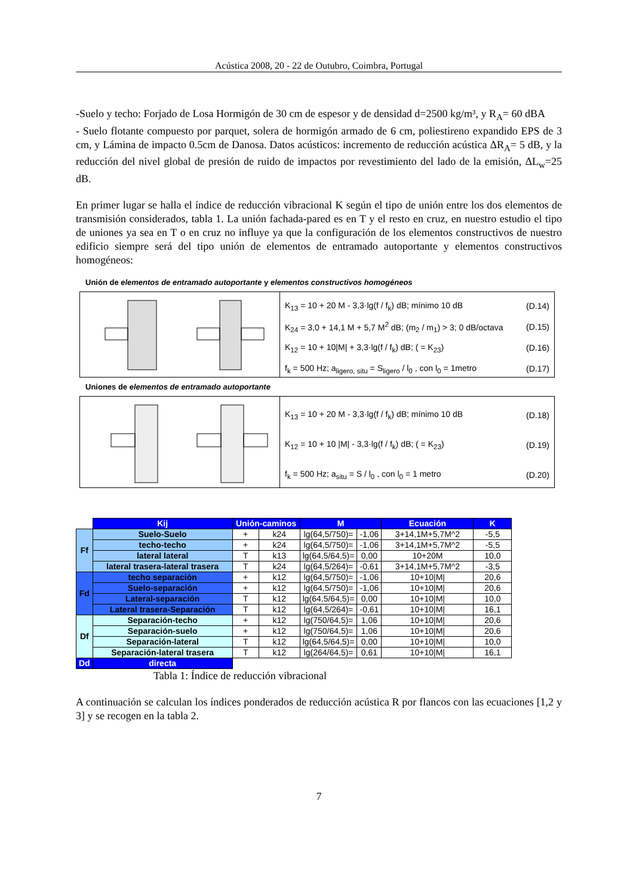Acústica 2008, 20 - 22 de Outubro, Coimbra, Portugal
-Suelo y techo: Forjado de Losa Hormigón de 30 cm de espesor y de densidad d=2500 kg/m³, y R<sub>A</sub>= 60 dBA
- Suelo flotante compuesto por parquet, solera de hormigón armado de 6 cm, poliestireno expandido EPS de 3 cm, y Lámina de impacto 0.5cm de Danosa. Datos acústicos: incremento de reducción acústica ΔR<sub>A</sub>= 5 dB, y la reducción del nivel global de presión de ruido de impactos por revestimiento del lado de la emisión, ΔL<sub>w</sub>=25 dB.
En primer lugar se halla el índice de reducción vibracional K según el tipo de unión entre los dos elementos de transmisión considerados, tabla 1. La unión fachada-pared es en T y el resto en cruz, en nuestro estudio el tipo de uniones ya sea en T o en cruz no influye ya que la configuración de los elementos constructivos de nuestro edificio siempre será del tipo unión de elementos de entramado autoportante y elementos constructivos homogéneos:
Unión de elementos de entramado autoportante y elementos constructivos homogéneos
K<sub>13</sub> = 10 + 20 M - 3,3·lg(f / f<sub>k</sub>) dB; mínimo 10 dB (D.14)
K<sub>24</sub> = 3,0 + 14,1 M + 5,7 M<sup>2</sup> dB; (m<sub>2</sub> / m<sub>1</sub>) > 3; 0 dB/octava (D.15)
K<sub>12</sub> = 10 + 10|M| + 3,3·lg(f / f<sub>k</sub>) dB; ( = K<sub>23</sub>) (D.16)
f<sub>k</sub> = 500 Hz; a<sub>ligero, situ</sub> = S<sub>ligero</sub> / l<sub>0</sub> , con l<sub>0</sub> = 1metro (D.17)
Uniones de elementos de entramado autoportante
K<sub>13</sub> = 10 + 20 M - 3,3·lg(f / f<sub>k</sub>) dB; mínimo 10 dB (D.18)
K<sub>12</sub> = 10 + 10 |M| - 3,3·lg(f / f<sub>k</sub>) dB; ( = K<sub>23</sub>) (D.19)
f<sub>k</sub> = 500 Hz; a<sub>situ</sub> = S / l<sub>0</sub> , con l<sub>0</sub> = 1 metro (D.20)
| | Kij | Unión-caminos | | M | | Ecuación | K |
| Ff | Suelo-Suelo | + | k24 | lg(64,5/750)= | -1,06 | 3+14,1M+5,7M^2 | -5,5 |
| | techo-techo | + | k24 | lg(64,5/750)= | -1,06 | 3+14,1M+5,7M^2 | -5,5 |
| | lateral lateral | T | k13 | lg(64,5/64,5)= | 0,00 | 10+20M | 10,0 |
| | lateral trasera-lateral trasera | T | k24 | lg(64,5/264)= | -0,61 | 3+14,1M+5,7M^2 | -3,5 |
| Fd | techo separación | + | k12 | lg(64,5/750)= | -1,06 | 10+10/M/ | 20,6 |
| | Suelo-separación | + | k12 | lg(64,5/750)= | -1,06 | 10+10/M/ | 20,6 |
| | Lateral-separación | T | k12 | lg(64,5/64,5)= | 0,00 | 10+10/M/ | 10,0 |
| | Lateral trasera-Separación | T | k12 | lg(64,5/264)= | -0,61 | 10+10/M/ | 16,1 |
| Df | Separación-techo | + | k12 | lg(750/64,5)= | 1,06 | 10+10/M/ | 20,6 |
| | Separación-suelo | + | k12 | lg(750/64,5)= | 1,06 | 10+10/M/ | 20,6 |
| | Separación-lateral | T | k12 | lg(64,5/64,5)= | 0,00 | 10+10/M/ | 10,0 |
| | Separación-lateral trasera | T | k12 | lg(264/64,5)= | 0,61 | 10+10/M/ | 16,1 |
| Dd | directa | | | | | | |
Tabla 1: Índice de reducción vibracional
A continuación se calculan los índices ponderados de reducción acústica R por flancos con las ecuaciones [1,2 y 3] y se recogen en la tabla 2.
7